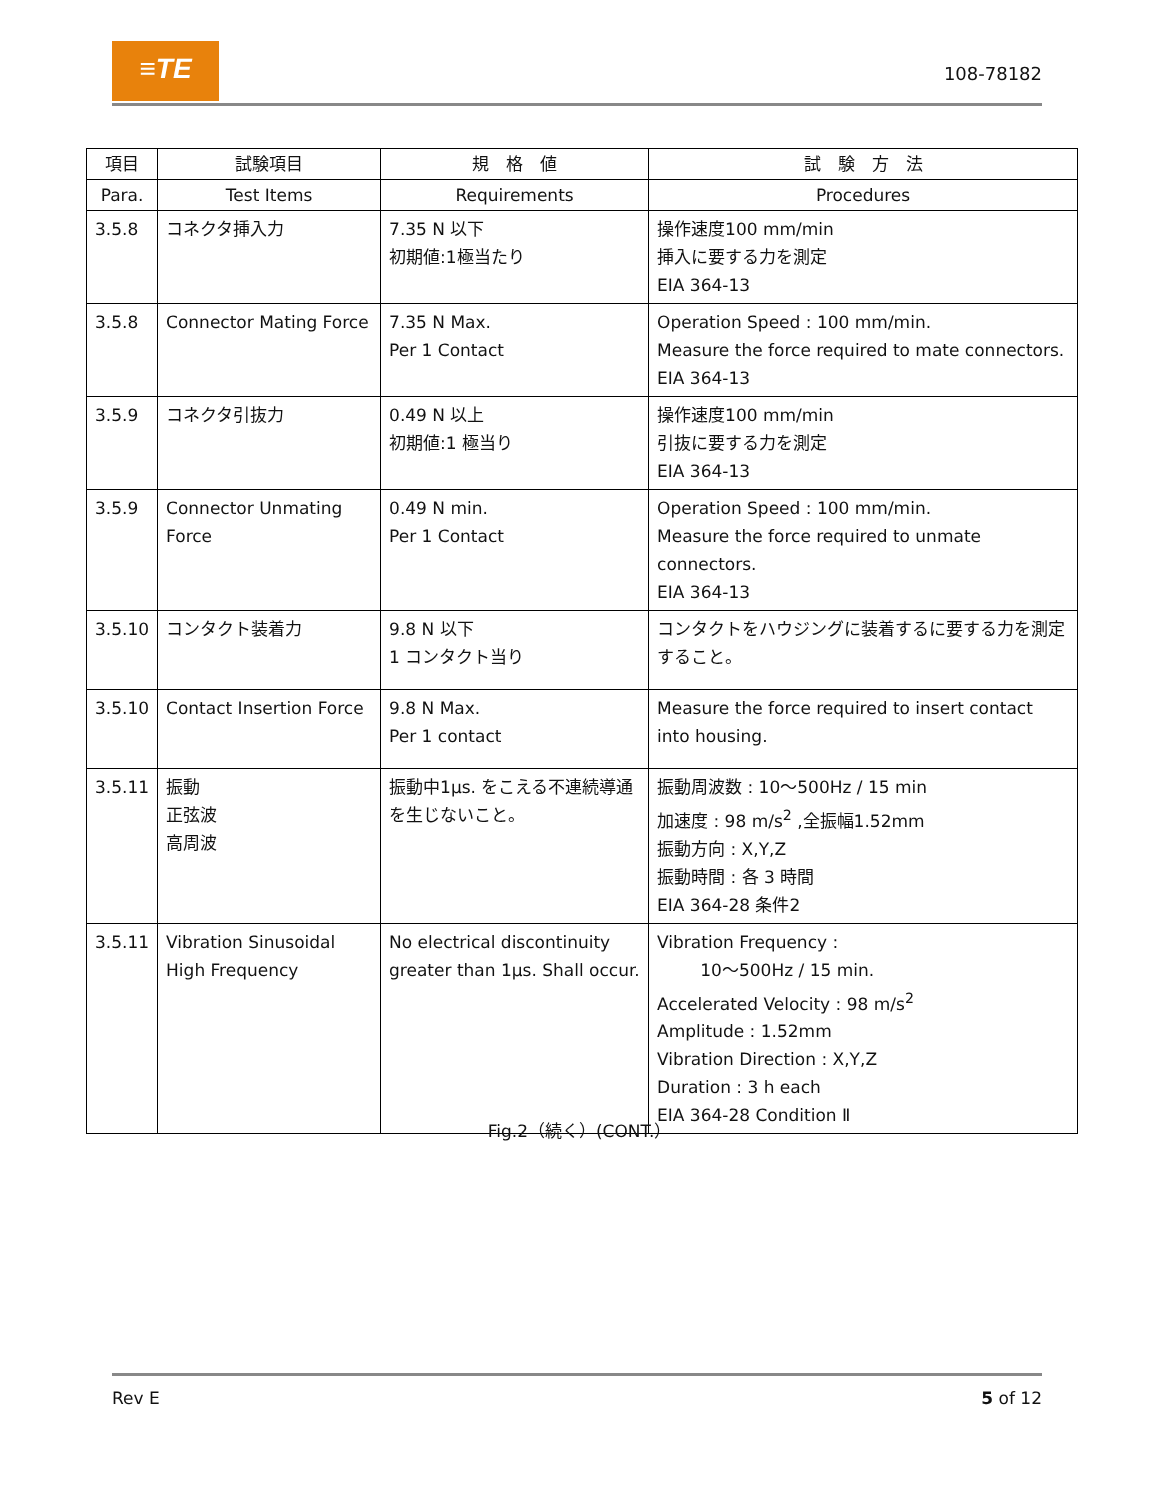≡TE 108-78182
| 項目 | 試験項目 | 規 格 値 | 試 験 方 法 |
| --- | --- | --- | --- |
| Para. | Test Items | Requirements | Procedures |
| 3.5.8 | コネクタ挿入力 | 7.35 N 以下 初期値:1極当たり | 操作速度100 mm/min 挿入に要する力を測定 EIA 364-13 |
| 3.5.8 | Connector Mating Force | 7.35 N Max. Per 1 Contact | Operation Speed : 100 mm/min. Measure the force required to mate connectors. EIA 364-13 |
| 3.5.9 | コネクタ引抜力 | 0.49 N 以上 初期値:1 極当り | 操作速度100 mm/min 引抜に要する力を測定 EIA 364-13 |
| 3.5.9 | Connector Unmating Force | 0.49 N min. Per 1 Contact | Operation Speed : 100 mm/min. Measure the force required to unmate connectors. EIA 364-13 |
| 3.5.10 | コンタクト装着力 | 9.8 N 以下 1 コンタクト当り | コンタクトをハウジングに装着するに要する力を測定すること。 |
| 3.5.10 | Contact Insertion Force | 9.8 N Max. Per 1 contact | Measure the force required to insert contact into housing. |
| 3.5.11 | 振動 正弦波 高周波 | 振動中1μs. をこえる不連続導通を生じないこと。 | 振動周波数 : 10〜500Hz / 15 min 加速度 : 98 m/s<sup>2</sup> ,全振幅1.52mm 振動方向 : X,Y,Z 振動時間 : 各 3 時間 EIA 364-28 条件2 |
| 3.5.11 | Vibration Sinusoidal High Frequency | No electrical discontinuity greater than 1μs. Shall occur. | Vibration Frequency : 10〜500Hz / 15 min. Accelerated Velocity : 98 m/s<sup>2</sup> Amplitude : 1.52mm Vibration Direction : X,Y,Z Duration : 3 h each EIA 364-28 Condition Ⅱ |
Fig.2（続く）(CONT.）
Rev E 5 of 12